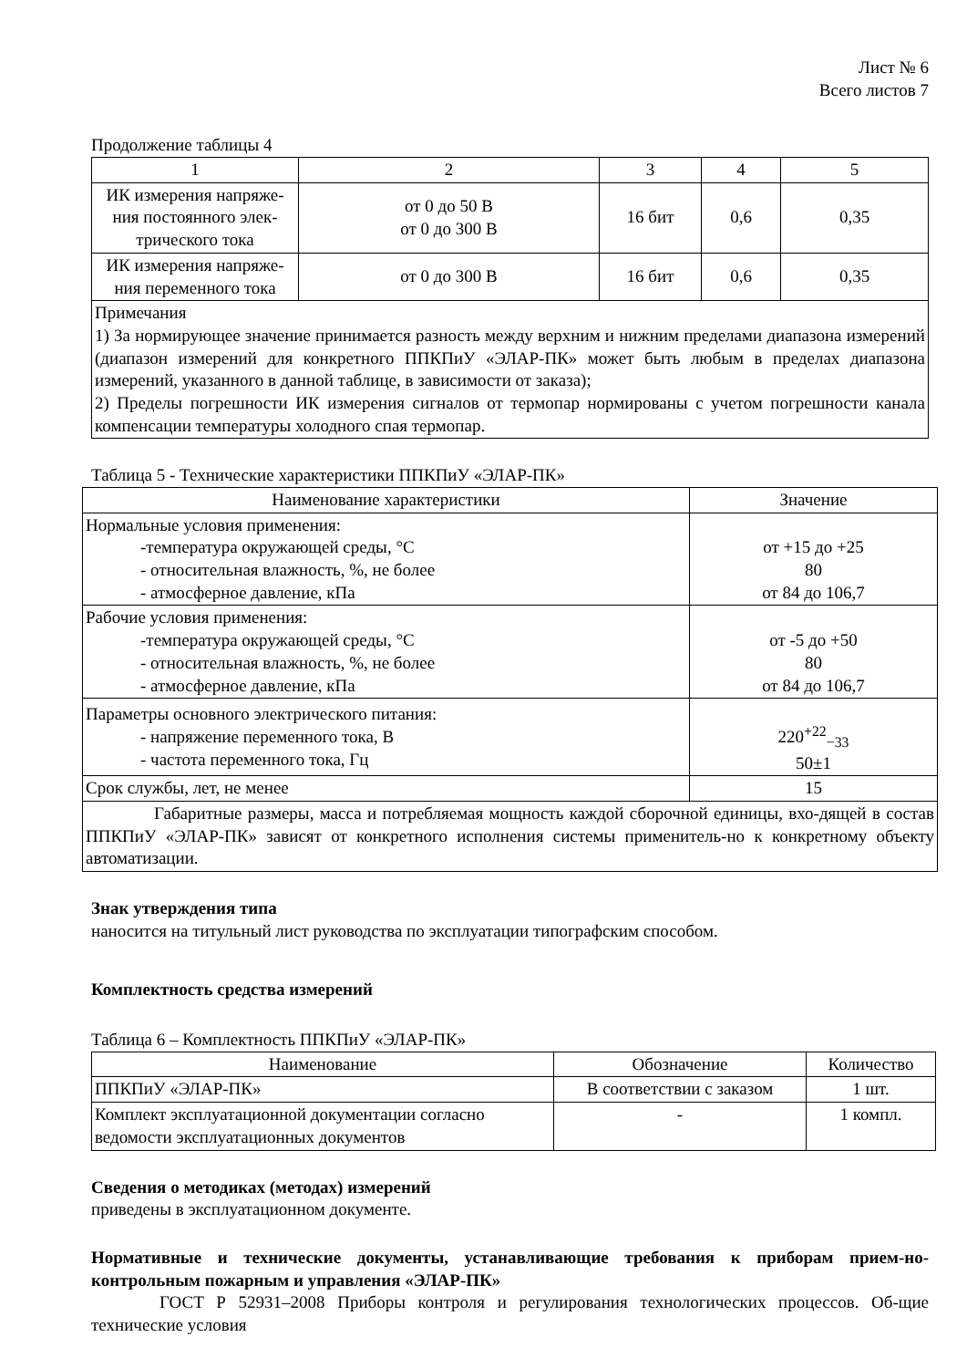Лист № 6
Всего листов 7
Продолжение таблицы 4
| 1 | 2 | 3 | 4 | 5 |
| ИК измерения напряже-ния постоянного элек-трического тока | от 0 до 50 В от 0 до 300 В | 16 бит | 0,6 | 0,35 |
| ИК измерения напряже-ния переменного тока | от 0 до 300 В | 16 бит | 0,6 | 0,35 |
| Примечания 1) За нормирующее значение принимается разность между верхним и нижним пределами диапазона измерений (диапазон измерений для конкретного ППКПиУ «ЭЛАР-ПК» может быть любым в пределах диапазона измерений, указанного в данной таблице, в зависимости от заказа); 2) Пределы погрешности ИК измерения сигналов от термопар нормированы с учетом погрешности канала компенсации температуры холодного спая термопар. | | | | |
Таблица 5 - Технические характеристики ППКПиУ «ЭЛАР-ПК»
| Наименование характеристики | Значение |
| --- | --- |
| Нормальные условия применения: -температура окружающей среды, °С - относительная влажность, %, не более - атмосферное давление, кПа | от +15 до +25 80 от 84 до 106,7 |
| Рабочие условия применения: -температура окружающей среды, °С - относительная влажность, %, не более - атмосферное давление, кПа | от -5 до +50 80 от 84 до 106,7 |
| Параметры основного электрического питания: - напряжение переменного тока, В - частота переменного тока, Гц | 220<sup>+22</sup><sub>−33</sub> 50±1 |
| Срок службы, лет, не менее | 15 |
| Габаритные размеры, масса и потребляемая мощность каждой сборочной единицы, вхо-дящей в состав ППКПиУ «ЭЛАР-ПК» зависят от конкретного исполнения системы применитель-но к конкретному объекту автоматизации. | |
Знак утверждения типа
наносится на титульный лист руководства по эксплуатации типографским способом.
Комплектность средства измерений
Таблица 6 – Комплектность ППКПиУ «ЭЛАР-ПК»
| Наименование | Обозначение | Количество |
| --- | --- | --- |
| ППКПиУ «ЭЛАР-ПК» | В соответствии с заказом | 1 шт. |
| Комплект эксплуатационной документации согласно ведомости эксплуатационных документов | - | 1 компл. |
Сведения о методиках (методах) измерений
приведены в эксплуатационном документе.
Нормативные и технические документы, устанавливающие требования к приборам прием-но-контрольным пожарным и управления «ЭЛАР-ПК»
ГОСТ Р 52931–2008 Приборы контроля и регулирования технологических процессов. Об-щие технические условия